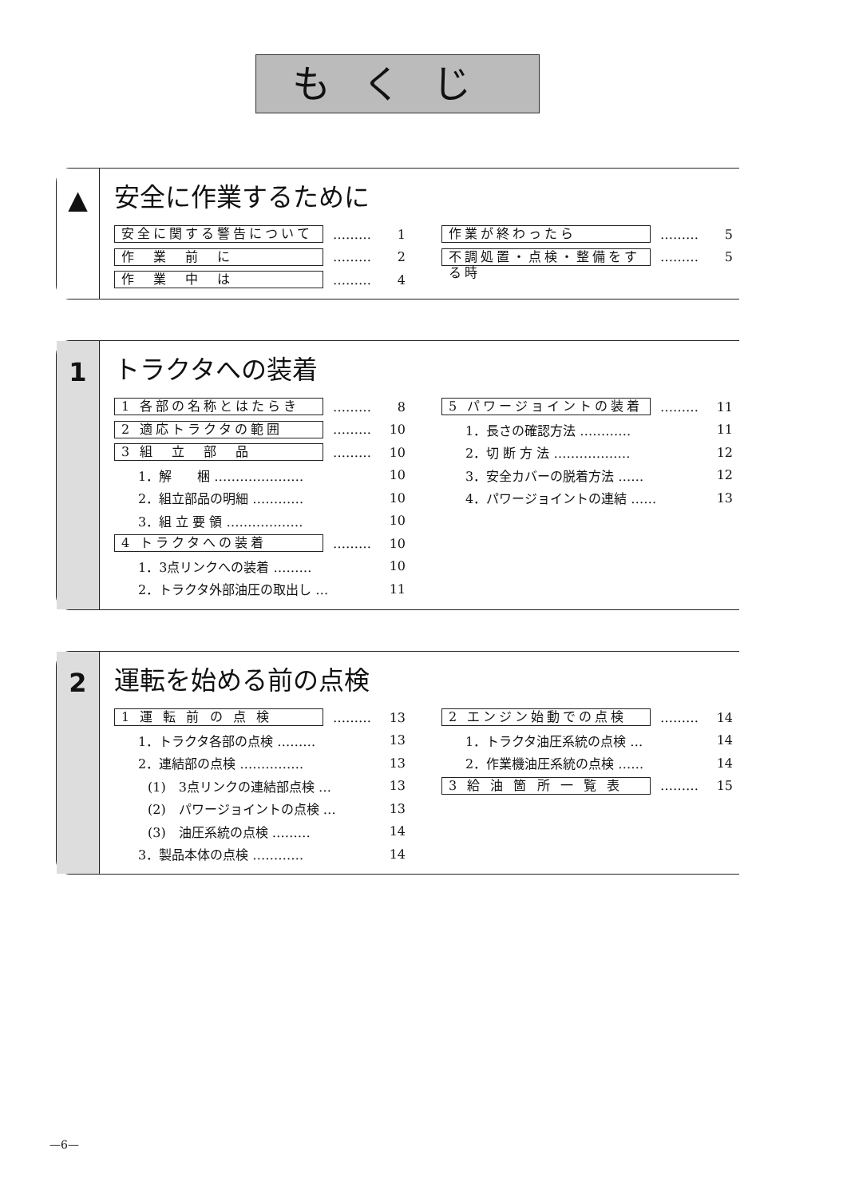もくじ
▲
安全に作業するために
安全に関する警告について ……… 1
作　業　前　に ……… 2
作　業　中　は ……… 4
作業が終わったら ……… 5
不調処置・点検・整備をする時 ……… 5
1
トラクタへの装着
1 各部の名称とはたらき ……… 8
2 適応トラクタの範囲 ……… 10
3 組　立　部　品 ……… 10
1．解　　梱 ………………… 10
2．組立部品の明細 ………… 10
3．組 立 要 領 ……………… 10
4 トラクタへの装着 ……… 10
1．3点リンクへの装着 ……… 10
2．トラクタ外部油圧の取出し … 11
5 パワージョイントの装着 ……… 11
1．長さの確認方法 ………… 11
2．切 断 方 法 ……………… 12
3．安全カバーの脱着方法 …… 12
4．パワージョイントの連結 …… 13
2
運転を始める前の点検
1 運 転 前 の 点 検 ……… 13
1．トラクタ各部の点検 ……… 13
2．連結部の点検 …………… 13
(1)　3点リンクの連結部点検 … 13
(2)　パワージョイントの点検 … 13
(3)　油圧系統の点検 ……… 14
3．製品本体の点検 ………… 14
2 エンジン始動での点検 ……… 14
1．トラクタ油圧系統の点検 … 14
2．作業機油圧系統の点検 …… 14
3 給 油 箇 所 一 覧 表 ……… 15
—6—